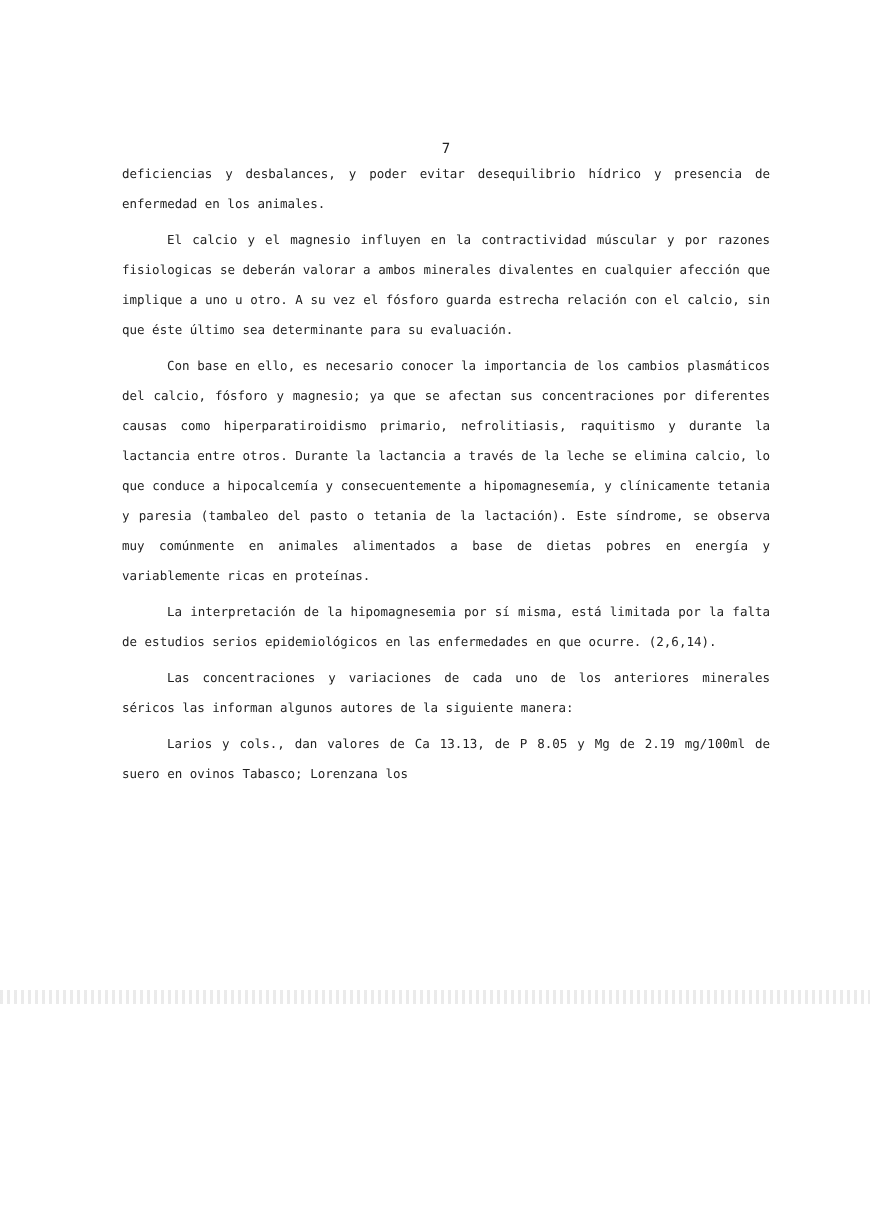7
deficiencias y desbalances, y poder evitar desequilibrio hídrico y presencia de enfermedad en los animales.
El calcio y el magnesio influyen en la contractividad múscular y por razones fisiologicas se deberán valorar a ambos minerales divalentes en cualquier afección que implique a uno u otro. A su vez el fósforo guarda estrecha relación con el calcio, sin que éste último sea determinante para su evaluación.
Con base en ello, es necesario conocer la importancia de los cambios plasmáticos del calcio, fósforo y magnesio; ya que se afectan sus concentraciones por diferentes causas como hiperparatiroidismo primario, nefrolitiasis, raquitismo y durante la lactancia entre otros. Durante la lactancia a través de la leche se elimina calcio, lo que conduce a hipocalcemía y consecuentemente a hipomagnesemía, y clínicamente tetania y paresia (tambaleo del pasto o tetania de la lactación). Este síndrome, se observa muy comúnmente en animales alimentados a base de dietas pobres en energía y variablemente ricas en proteínas.
La interpretación de la hipomagnesemia por sí misma, está limitada por la falta de estudios serios epidemiológicos en las enfermedades en que ocurre. (2,6,14).
Las concentraciones y variaciones de cada uno de los anteriores minerales séricos las informan algunos autores de la siguiente manera:
Larios y cols., dan valores de Ca 13.13, de P 8.05 y Mg de 2.19 mg/100ml de suero en ovinos Tabasco; Lorenzana los